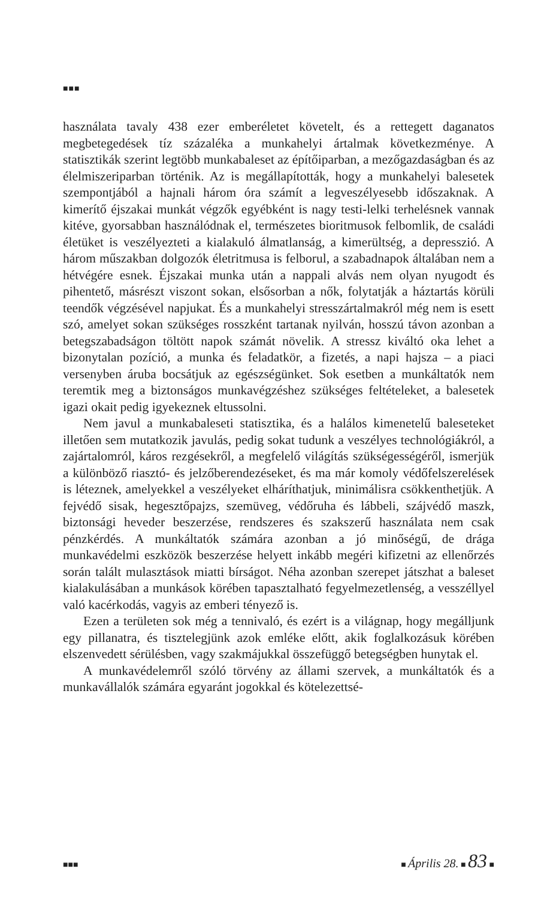■■■
használata tavaly 438 ezer emberéletet követelt, és a rettegett daganatos megbetegedések tíz százaléka a munkahelyi ártalmak következménye. A statisztikák szerint legtöbb munkabaleset az építőiparban, a mező­gazdaságban és az élelmiszeriparban történik. Az is megállapították, hogy a munkahelyi balesetek szempontjából a hajnali három óra számít a legveszélyesebb időszaknak. A kimerítő éjszakai munkát végzők egyébként is nagy testi-lelki terhelésnek vannak kitéve, gyorsabban használódnak el, természetes bioritmusok felbomlik, de családi életüket is veszélyezteti a kialakuló álmatlanság, a kimerültség, a depresszió. A három műszakban dolgozók életritmusa is felborul, a szabadnapok általában nem a hétvégére esnek. Éjszakai munka után a nappali alvás nem olyan nyugodt és pihentető, másrészt viszont sokan, elsősorban a nők, folytatják a háztartás körüli teendők végzésével napjukat. És a munkahelyi stresszártalmakról még nem is esett szó, amelyet sokan szükséges rosszként tartanak nyilván, hosszú távon azonban a beteg­szabadságon töltött napok számát növelik. A stressz kiváltó oka lehet a bizonytalan pozíció, a munka és feladatkör, a fizetés, a napi hajsza – a piaci versenyben áruba bocsátjuk az egészségünket. Sok esetben a mun­káltatók nem teremtik meg a biztonságos munkavégzéshez szükséges feltételeket, a balesetek igazi okait pedig igyekeznek eltussolni.
Nem javul a munkabaleseti statisztika, és a halálos kimenetelű baleseteket illetően sem mutatkozik javulás, pedig sokat tudunk a veszélyes technológiákról, a zajártalomról, káros rezgésekről, a meg­felelő világítás szükségességéről, ismerjük a különböző riasztó- és jelzőberendezéseket, és ma már komoly védőfelszerelések is léteznek, amelyekkel a veszélyeket elháríthatjuk, minimálisra csökkenthetjük. A fejvédő sisak, hegesztőpajzs, szemüveg, védőruha és lábbeli, száj­védő maszk, biztonsági heveder beszerzése, rendszeres és szakszerű használata nem csak pénzkérdés. A munkáltatók számára azonban a jó minőségű, de drága munkavédelmi eszközök beszerzése helyett inkább megéri kifizetni az ellenőrzés során talált mulasztások miatti bírságot. Néha azonban szerepet játszhat a baleset kialakulásában a munkások körében tapasztalható fegyelmezetlenség, a vesszéllyel való kacérkodás, vagyis az emberi tényező is.
Ezen a területen sok még a tennivaló, és ezért is a világnap, hogy megálljunk egy pillanatra, és tisztelegjünk azok emléke előtt, akik foglalkozásuk körében elszenvedett sérülésben, vagy szakmájukkal összefüggő betegségben hunytak el.
A munkavédelemről szóló törvény az állami szervek, a munkál­tatók és a munkavállalók számára egyaránt jogokkal és kötelezettsé-
■■■ ■ Április 28. ■ 83 ■